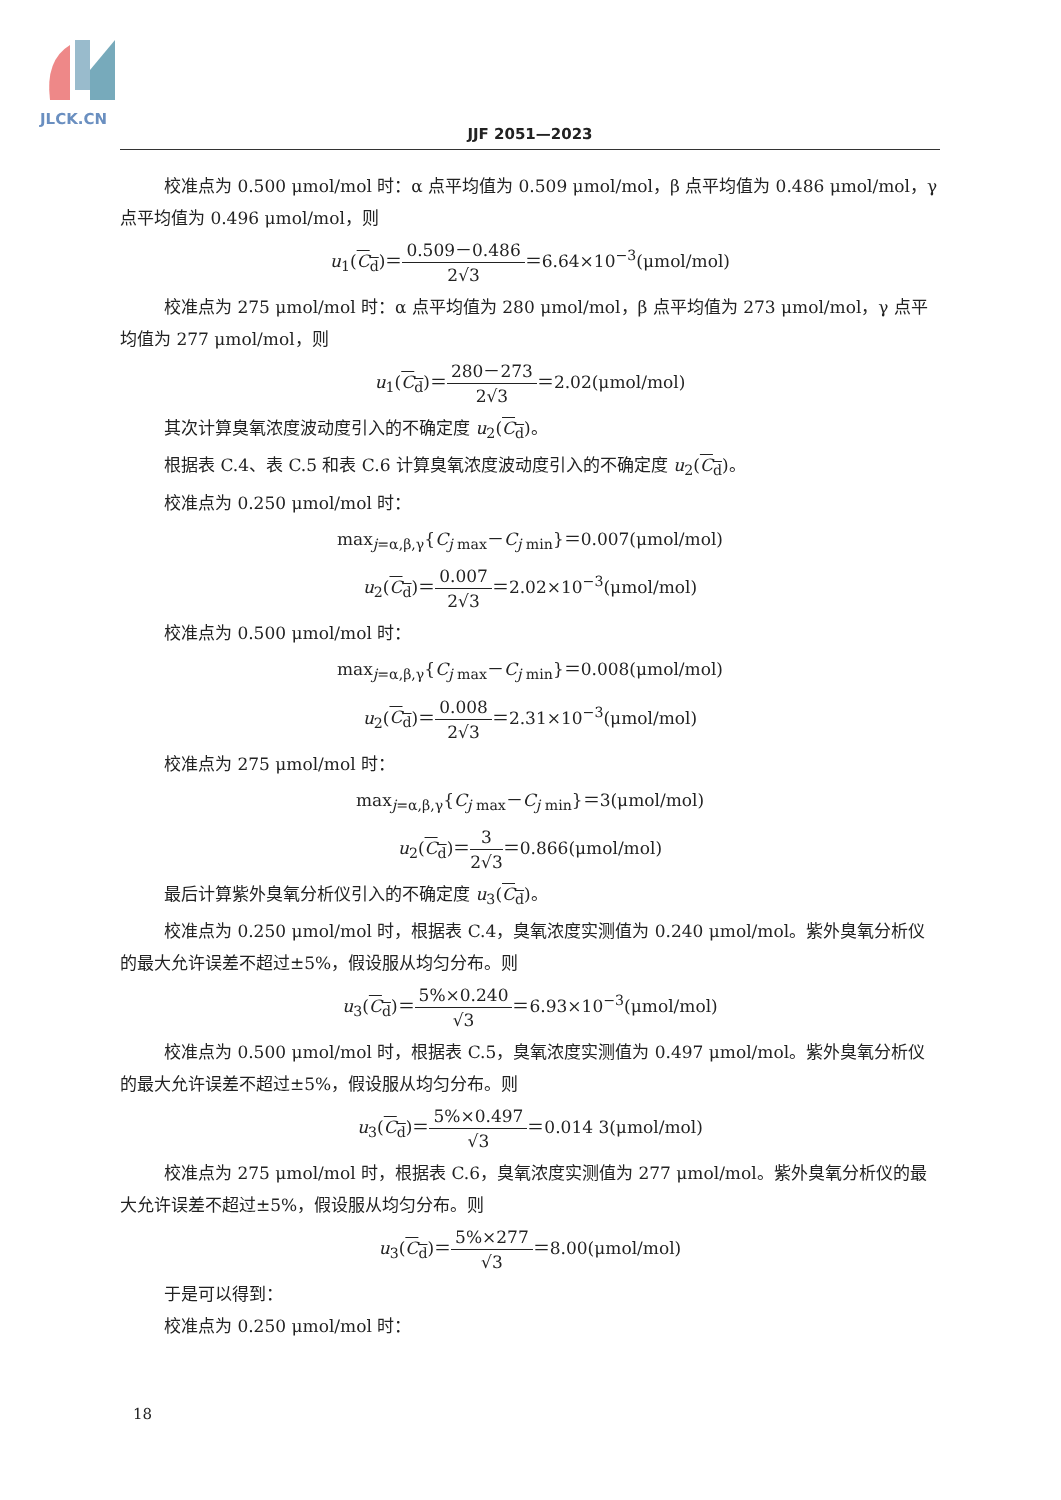JLCK.CN
JJF 2051—2023
校准点为 0.500 μmol/mol 时：α 点平均值为 0.509 μmol/mol，β 点平均值为 0.486 μmol/mol，γ 点平均值为 0.496 μmol/mol，则
u<sub>1</sub>(C<sub>d</sub>)＝0.509－0.486 2√3＝6.64×10<sup>−3</sup>(μmol/mol)
校准点为 275 μmol/mol 时：α 点平均值为 280 μmol/mol，β 点平均值为 273 μmol/mol，γ 点平均值为 277 μmol/mol，则
u<sub>1</sub>(C<sub>d</sub>)＝280－273 2√3＝2.02(μmol/mol)
其次计算臭氧浓度波动度引入的不确定度 u<sub>2</sub>(C<sub>d</sub>)。
根据表 C.4、表 C.5 和表 C.6 计算臭氧浓度波动度引入的不确定度 u<sub>2</sub>(C<sub>d</sub>)。
校准点为 0.250 μmol/mol 时：
max<sub>j=α,β,γ</sub>{C<sub>j max</sub>－C<sub>j min</sub>}＝0.007(μmol/mol)
u<sub>2</sub>(C<sub>d</sub>)＝0.007 2√3＝2.02×10<sup>−3</sup>(μmol/mol)
校准点为 0.500 μmol/mol 时：
max<sub>j=α,β,γ</sub>{C<sub>j max</sub>－C<sub>j min</sub>}＝0.008(μmol/mol)
u<sub>2</sub>(C<sub>d</sub>)＝0.008 2√3＝2.31×10<sup>−3</sup>(μmol/mol)
校准点为 275 μmol/mol 时：
max<sub>j=α,β,γ</sub>{C<sub>j max</sub>－C<sub>j min</sub>}＝3(μmol/mol)
u<sub>2</sub>(C<sub>d</sub>)＝3 2√3＝0.866(μmol/mol)
最后计算紫外臭氧分析仪引入的不确定度 u<sub>3</sub>(C<sub>d</sub>)。
校准点为 0.250 μmol/mol 时，根据表 C.4，臭氧浓度实测值为 0.240 μmol/mol。紫外臭氧分析仪的最大允许误差不超过±5%，假设服从均匀分布。则
u<sub>3</sub>(C<sub>d</sub>)＝5%×0.240 √3＝6.93×10<sup>−3</sup>(μmol/mol)
校准点为 0.500 μmol/mol 时，根据表 C.5，臭氧浓度实测值为 0.497 μmol/mol。紫外臭氧分析仪的最大允许误差不超过±5%，假设服从均匀分布。则
u<sub>3</sub>(C<sub>d</sub>)＝5%×0.497 √3＝0.014 3(μmol/mol)
校准点为 275 μmol/mol 时，根据表 C.6，臭氧浓度实测值为 277 μmol/mol。紫外臭氧分析仪的最大允许误差不超过±5%，假设服从均匀分布。则
u<sub>3</sub>(C<sub>d</sub>)＝5%×277 √3＝8.00(μmol/mol)
于是可以得到：
校准点为 0.250 μmol/mol 时：
18